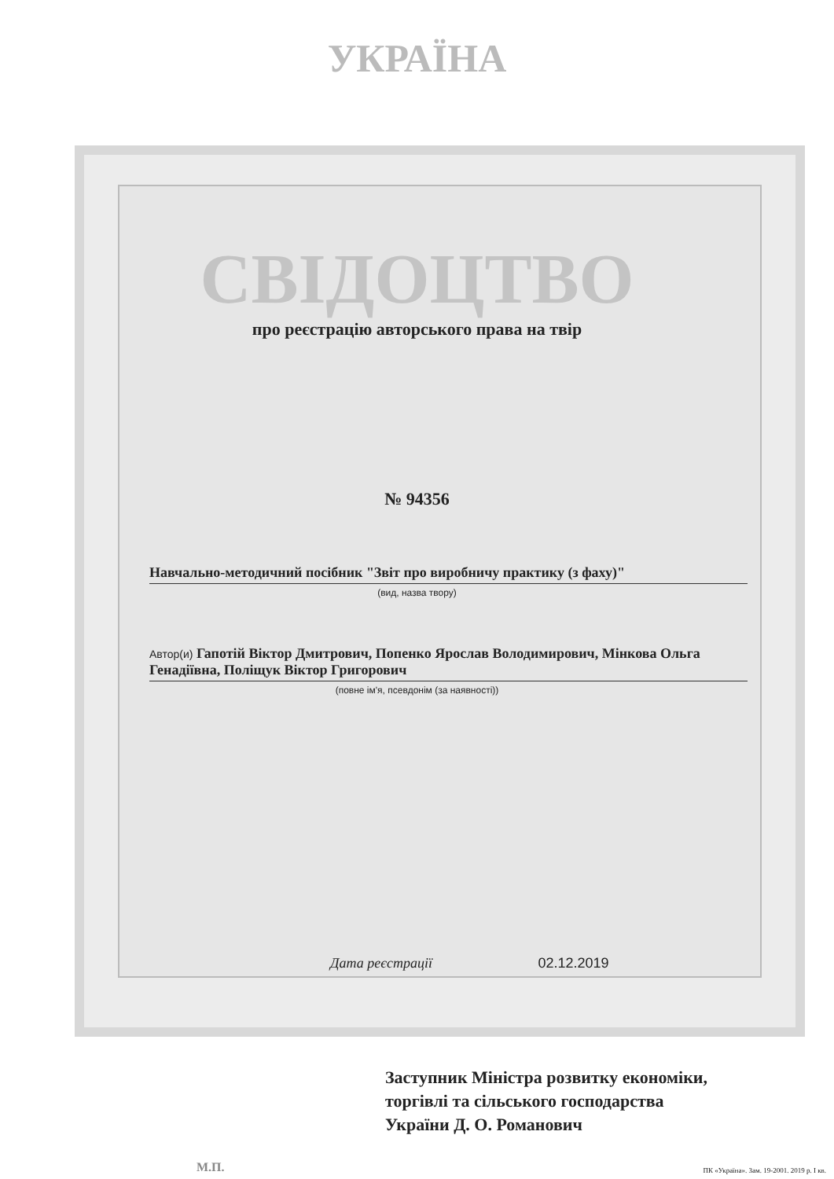УКРАЇНА
СВІДОЦТВО
про реєстрацію авторського права на твір
№ 94356
Навчально-методичний посібник "Звіт про виробничу практику (з фаху)"
(вид, назва твору)
Автор(и) Гапотій Віктор Дмитрович, Попенко Ярослав Володимирович, Мінкова Ольга Генадіївна, Поліщук Віктор Григорович
(повне ім'я, псевдонім (за наявності))
Дата реєстрації 02.12.2019
Заступник Міністра розвитку економіки,
торгівлі та сільського господарства
України Д. О. Романович
М.П.
ПК «Україна». Зам. 19-2001. 2019 р. I кв.